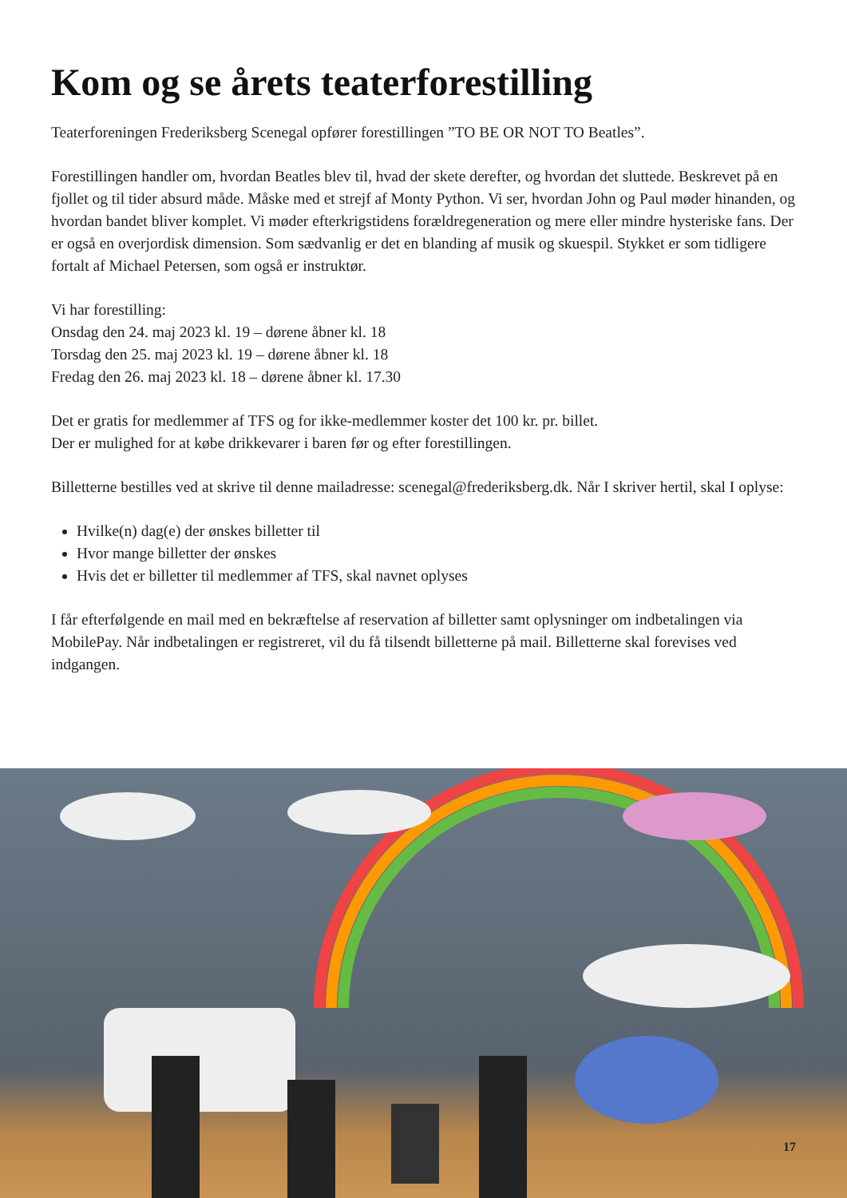Kom og se årets teaterforestilling
Teaterforeningen Frederiksberg Scenegal opfører forestillingen ”TO BE OR NOT TO Beatles”.
Forestillingen handler om, hvordan Beatles blev til, hvad der skete derefter, og hvordan det sluttede. Beskrevet på en fjollet og til tider absurd måde. Måske med et strejf af Monty Python. Vi ser, hvordan John og Paul møder hinanden, og hvordan bandet bliver komplet. Vi møder efterkrigstidens forældregeneration og mere eller mindre hysteriske fans. Der er også en overjordisk dimension. Som sædvanlig er det en blanding af musik og skuespil. Stykket er som tidligere fortalt af Michael Petersen, som også er instruktør.
Vi har forestilling:
Onsdag den 24. maj 2023 kl. 19 – dørene åbner kl. 18
Torsdag den 25. maj 2023 kl. 19 – dørene åbner kl. 18
Fredag den 26. maj 2023 kl. 18 – dørene åbner kl. 17.30
Det er gratis for medlemmer af TFS og for ikke-medlemmer koster det 100 kr. pr. billet.
Der er mulighed for at købe drikkevarer i baren før og efter forestillingen.
Billetterne bestilles ved at skrive til denne mailadresse: scenegal@frederiksberg.dk. Når I skriver hertil, skal I oplyse:
Hvilke(n) dag(e) der ønskes billetter til
Hvor mange billetter der ønskes
Hvis det er billetter til medlemmer af TFS, skal navnet oplyses
I får efterfølgende en mail med en bekræftelse af reservation af billetter samt oplysninger om indbetalingen via MobilePay. Når indbetalingen er registreret, vil du få tilsendt billetterne på mail. Billetterne skal forevises ved indgangen.
17